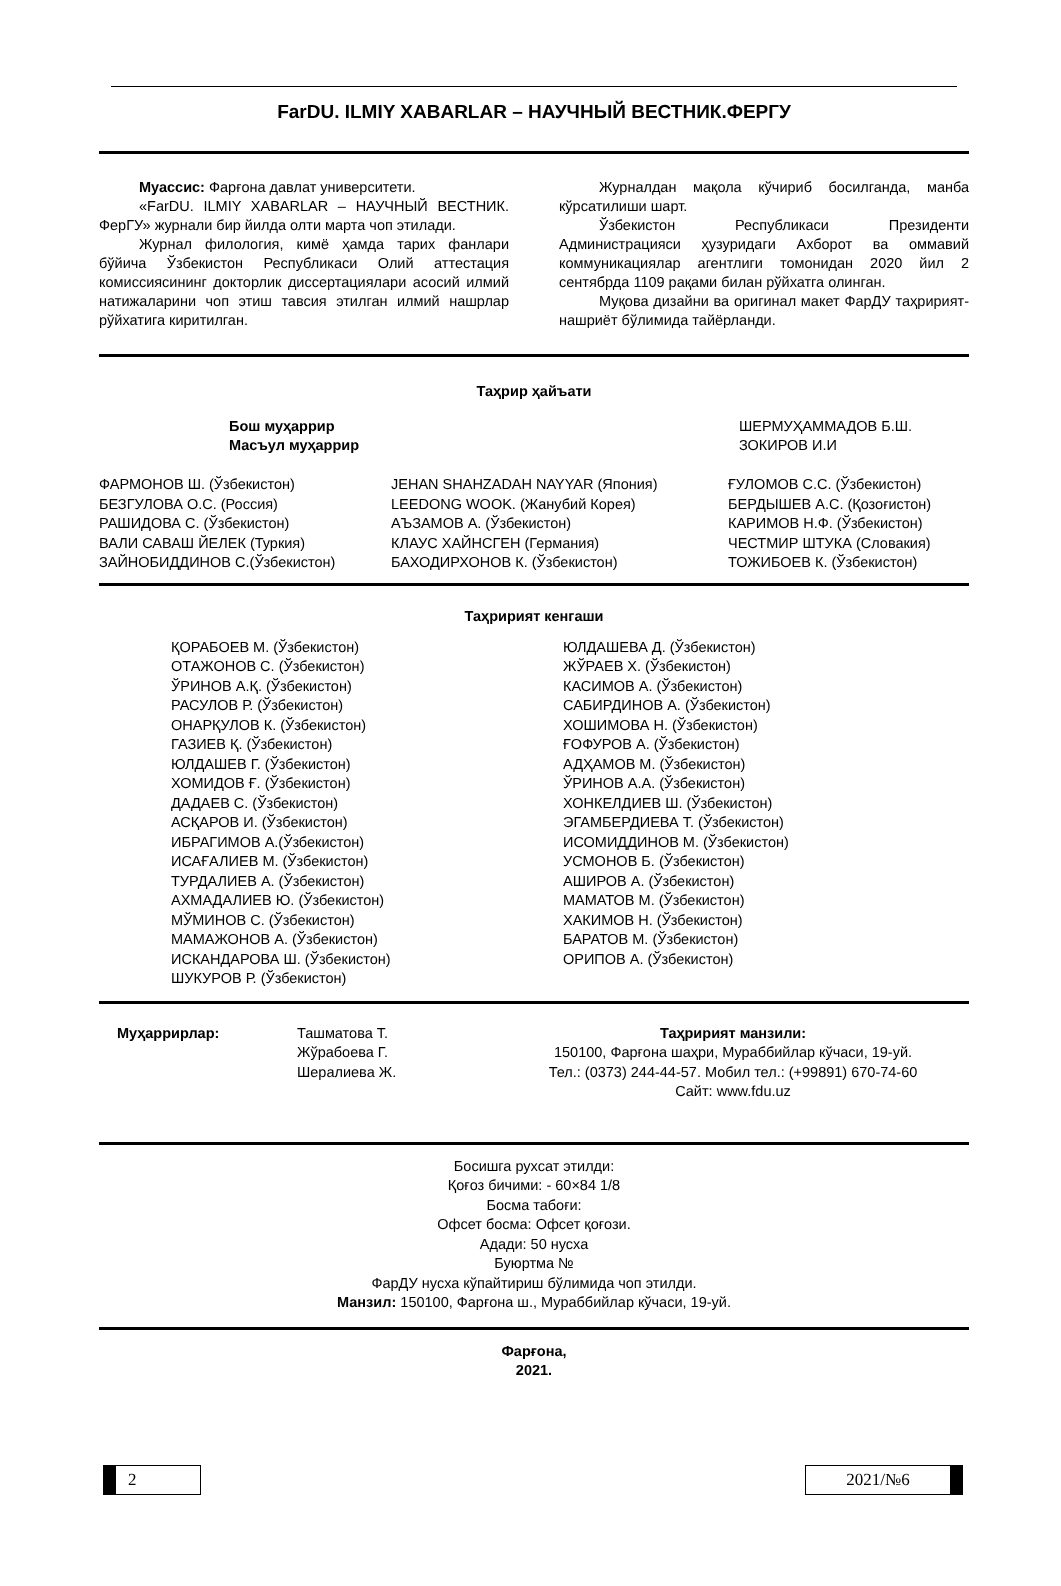FarDU. ILMIY XABARLAR – НАУЧНЫЙ ВЕСТНИК.ФЕРГУ
Муассис: Фарғона давлат университети.
«FarDU. ILMIY XABARLAR – НАУЧНЫЙ ВЕСТНИК. ФерГУ» журнали бир йилда олти марта чоп этилади.
Журнал филология, кимё ҳамда тарих фанлари бўйича Ўзбекистон Республикаси Олий аттестация комиссиясининг докторлик диссертациялари асосий илмий натижаларини чоп этиш тавсия этилган илмий нашрлар рўйхатига киритилган.
Журналдан мақола кўчириб босилганда, манба кўрсатилиши шарт.
Ўзбекистон Республикаси Президенти Администрацияси ҳузуридаги Ахборот ва оммавий коммуникациялар агентлиги томонидан 2020 йил 2 сентябрда 1109 рақами билан рўйхатга олинган.
Муқова дизайни ва оригинал макет ФарДУ таҳририят-нашриёт бўлимида тайёрланди.
Таҳрир ҳайъати
Бош муҳаррир
Масъул муҳаррир
ШЕРМУҲАММАДОВ Б.Ш.
ЗОКИРОВ И.И
ФАРМОНОВ Ш. (Ўзбекистон)
БЕЗГУЛОВА О.С. (Россия)
РАШИДОВА С. (Ўзбекистон)
ВАЛИ САВАШ ЙЕЛЕК (Туркия)
ЗАЙНОБИДДИНОВ С.(Ўзбекистон)
JEHAN SHAHZADAH NAYYAR (Япония)
LEEDONG WOOK. (Жанубий Корея)
АЪЗАМОВ А. (Ўзбекистон)
КЛАУС ХАЙНСГЕН (Германия)
БАХОДИРХОНОВ К. (Ўзбекистон)
ҒУЛОМОВ С.С. (Ўзбекистон)
БЕРДЫШЕВ А.С. (Қозоғистон)
КАРИМОВ Н.Ф. (Ўзбекистон)
ЧЕСТМИР ШТУКА (Словакия)
ТОЖИБОЕВ К. (Ўзбекистон)
Таҳририят кенгаши
ҚОРАБОЕВ М. (Ўзбекистон)
ОТАЖОНОВ С. (Ўзбекистон)
ЎРИНОВ А.Қ. (Ўзбекистон)
РАСУЛОВ Р. (Ўзбекистон)
ОНАРҚУЛОВ К. (Ўзбекистон)
ГАЗИЕВ Қ. (Ўзбекистон)
ЮЛДАШЕВ Г. (Ўзбекистон)
ХОМИДОВ Ғ. (Ўзбекистон)
ДАДАЕВ С. (Ўзбекистон)
АСҚАРОВ И. (Ўзбекистон)
ИБРАГИМОВ А.(Ўзбекистон)
ИСАҒАЛИЕВ М. (Ўзбекистон)
ТУРДАЛИЕВ А. (Ўзбекистон)
АХМАДАЛИЕВ Ю. (Ўзбекистон)
МЎМИНОВ С. (Ўзбекистон)
МАМАЖОНОВ А. (Ўзбекистон)
ИСКАНДАРОВА Ш. (Ўзбекистон)
ШУКУРОВ Р. (Ўзбекистон)
ЮЛДАШЕВА Д. (Ўзбекистон)
ЖЎРАЕВ Х. (Ўзбекистон)
КАСИМОВ А. (Ўзбекистон)
САБИРДИНОВ А. (Ўзбекистон)
ХОШИМОВА Н. (Ўзбекистон)
ҒОФУРОВ А. (Ўзбекистон)
АДҲАМОВ М. (Ўзбекистон)
ЎРИНОВ А.А. (Ўзбекистон)
ХОНКЕЛДИЕВ Ш. (Ўзбекистон)
ЭГАМБЕРДИЕВА Т. (Ўзбекистон)
ИСОМИДДИНОВ М. (Ўзбекистон)
УСМОНОВ Б. (Ўзбекистон)
АШИРОВ А. (Ўзбекистон)
МАМАТОВ М. (Ўзбекистон)
ХАКИМОВ Н. (Ўзбекистон)
БАРАТОВ М. (Ўзбекистон)
ОРИПОВ А. (Ўзбекистон)
Муҳаррирлар: Ташматова Т.
Жўрабоева Г.
Шералиева Ж.
Таҳририят манзили:
150100, Фарғона шаҳри, Мураббийлар кўчаси, 19-уй.
Тел.: (0373) 244-44-57. Мобил тел.: (+99891) 670-74-60
Сайт: www.fdu.uz
Босишга рухсат этилди:
Қоғоз бичими: - 60×84 1/8
Босма табоғи:
Офсет босма: Офсет қоғози.
Адади: 50 нусха
Буюртма №
ФарДУ нусха кўпайтириш бўлимида чоп этилди.
Манзил: 150100, Фарғона ш., Мураббийлар кўчаси, 19-уй.
Фарғона,
2021.
2 2021/№6